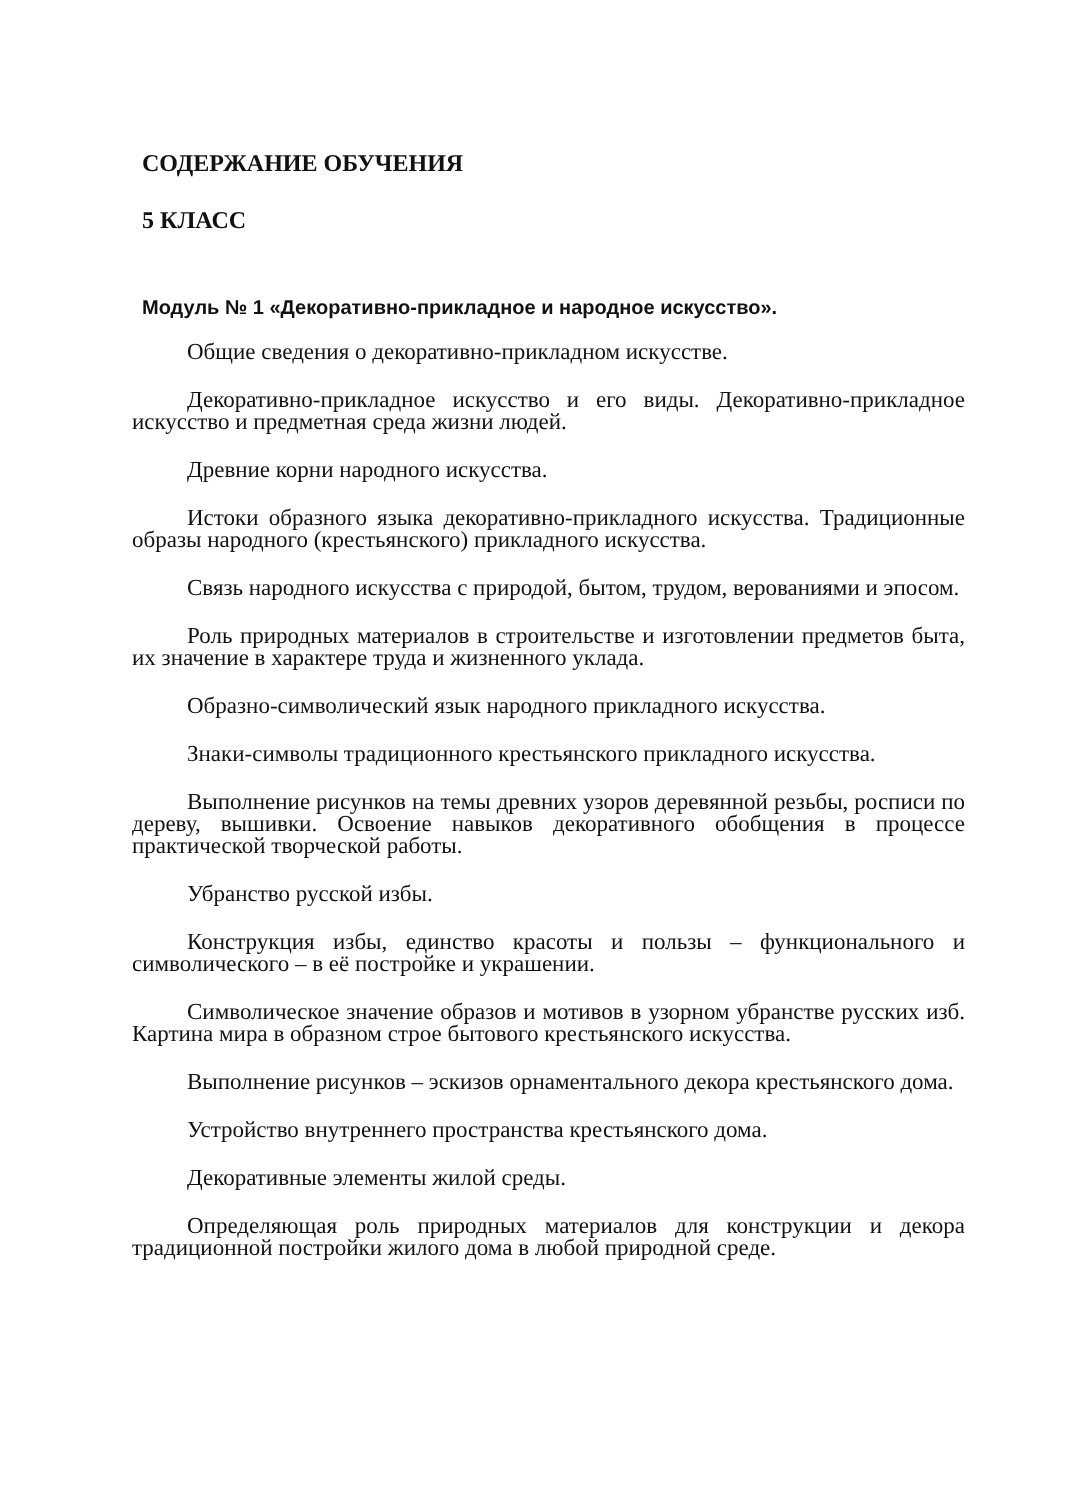СОДЕРЖАНИЕ ОБУЧЕНИЯ
5 КЛАСС
Модуль № 1 «Декоративно-прикладное и народное искусство».
Общие сведения о декоративно-прикладном искусстве.
Декоративно-прикладное искусство и его виды. Декоративно-прикладное искусство и предметная среда жизни людей.
Древние корни народного искусства.
Истоки образного языка декоративно-прикладного искусства. Традиционные образы народного (крестьянского) прикладного искусства.
Связь народного искусства с природой, бытом, трудом, верованиями и эпосом.
Роль природных материалов в строительстве и изготовлении предметов быта, их значение в характере труда и жизненного уклада.
Образно-символический язык народного прикладного искусства.
Знаки-символы традиционного крестьянского прикладного искусства.
Выполнение рисунков на темы древних узоров деревянной резьбы, росписи по дереву, вышивки. Освоение навыков декоративного обобщения в процессе практической творческой работы.
Убранство русской избы.
Конструкция избы, единство красоты и пользы – функционального и символического – в её постройке и украшении.
Символическое значение образов и мотивов в узорном убранстве русских изб. Картина мира в образном строе бытового крестьянского искусства.
Выполнение рисунков – эскизов орнаментального декора крестьянского дома.
Устройство внутреннего пространства крестьянского дома.
Декоративные элементы жилой среды.
Определяющая роль природных материалов для конструкции и декора традиционной постройки жилого дома в любой природной среде.